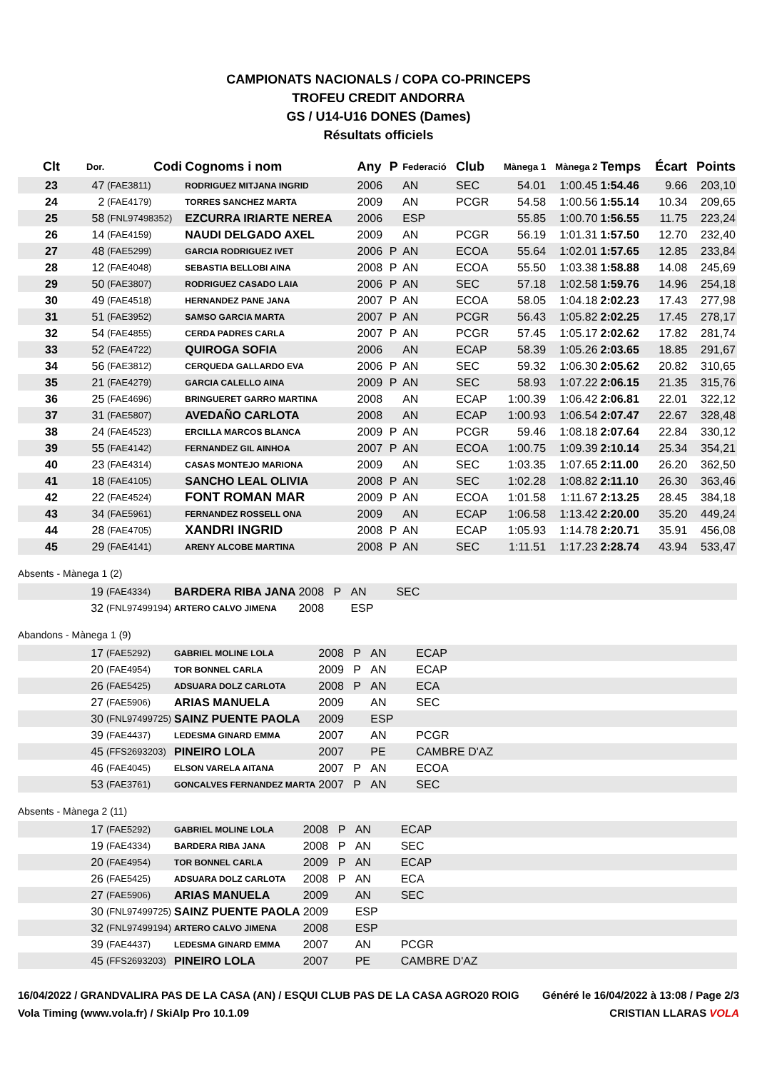CAMPIONATS NACIONALS / COPA CO-PRINCEPS
TROFEU CREDIT ANDORRA
GS / U14-U16 DONES (Dames)
Résultats officiels
| Clt | Dor. | Codi | Cognoms i nom | Any | P | Federació | Club | Mànega 1 | Mànega 2 | Temps | Écart | Points |
| --- | --- | --- | --- | --- | --- | --- | --- | --- | --- | --- | --- | --- |
| 23 | 47 | (FAE3811) | RODRIGUEZ MITJANA INGRID | 2006 | | AN | SEC | 54.01 | 1:00.45 | 1:54.46 | 9.66 | 203,10 |
| 24 | 2 | (FAE4179) | TORRES SANCHEZ MARTA | 2009 | | AN | PCGR | 54.58 | 1:00.56 | 1:55.14 | 10.34 | 209,65 |
| 25 | 58 | (FNL97498352) | EZCURRA IRIARTE NEREA | 2006 | | ESP | | 55.85 | 1:00.70 | 1:56.55 | 11.75 | 223,24 |
| 26 | 14 | (FAE4159) | NAUDI DELGADO AXEL | 2009 | | AN | PCGR | 56.19 | 1:01.31 | 1:57.50 | 12.70 | 232,40 |
| 27 | 48 | (FAE5299) | GARCIA RODRIGUEZ IVET | 2006 | P | AN | ECOA | 55.64 | 1:02.01 | 1:57.65 | 12.85 | 233,84 |
| 28 | 12 | (FAE4048) | SEBASTIA BELLOBI AINA | 2008 | P | AN | ECOA | 55.50 | 1:03.38 | 1:58.88 | 14.08 | 245,69 |
| 29 | 50 | (FAE3807) | RODRIGUEZ CASADO LAIA | 2006 | P | AN | SEC | 57.18 | 1:02.58 | 1:59.76 | 14.96 | 254,18 |
| 30 | 49 | (FAE4518) | HERNANDEZ PANE JANA | 2007 | P | AN | ECOA | 58.05 | 1:04.18 | 2:02.23 | 17.43 | 277,98 |
| 31 | 51 | (FAE3952) | SAMSO GARCIA MARTA | 2007 | P | AN | PCGR | 56.43 | 1:05.82 | 2:02.25 | 17.45 | 278,17 |
| 32 | 54 | (FAE4855) | CERDA PADRES CARLA | 2007 | P | AN | PCGR | 57.45 | 1:05.17 | 2:02.62 | 17.82 | 281,74 |
| 33 | 52 | (FAE4722) | QUIROGA SOFIA | 2006 | | AN | ECAP | 58.39 | 1:05.26 | 2:03.65 | 18.85 | 291,67 |
| 34 | 56 | (FAE3812) | CERQUEDA GALLARDO EVA | 2006 | P | AN | SEC | 59.32 | 1:06.30 | 2:05.62 | 20.82 | 310,65 |
| 35 | 21 | (FAE4279) | GARCIA CALELLO AINA | 2009 | P | AN | SEC | 58.93 | 1:07.22 | 2:06.15 | 21.35 | 315,76 |
| 36 | 25 | (FAE4696) | BRINGUERET GARRO MARTINA | 2008 | | AN | ECAP | 1:00.39 | 1:06.42 | 2:06.81 | 22.01 | 322,12 |
| 37 | 31 | (FAE5807) | AVEDAÑO CARLOTA | 2008 | | AN | ECAP | 1:00.93 | 1:06.54 | 2:07.47 | 22.67 | 328,48 |
| 38 | 24 | (FAE4523) | ERCILLA MARCOS BLANCA | 2009 | P | AN | PCGR | 59.46 | 1:08.18 | 2:07.64 | 22.84 | 330,12 |
| 39 | 55 | (FAE4142) | FERNANDEZ GIL AINHOA | 2007 | P | AN | ECOA | 1:00.75 | 1:09.39 | 2:10.14 | 25.34 | 354,21 |
| 40 | 23 | (FAE4314) | CASAS MONTEJO MARIONA | 2009 | | AN | SEC | 1:03.35 | 1:07.65 | 2:11.00 | 26.20 | 362,50 |
| 41 | 18 | (FAE4105) | SANCHO LEAL OLIVIA | 2008 | P | AN | SEC | 1:02.28 | 1:08.82 | 2:11.10 | 26.30 | 363,46 |
| 42 | 22 | (FAE4524) | FONT ROMAN MAR | 2009 | P | AN | ECOA | 1:01.58 | 1:11.67 | 2:13.25 | 28.45 | 384,18 |
| 43 | 34 | (FAE5961) | FERNANDEZ ROSSELL ONA | 2009 | | AN | ECAP | 1:06.58 | 1:13.42 | 2:20.00 | 35.20 | 449,24 |
| 44 | 28 | (FAE4705) | XANDRI INGRID | 2008 | P | AN | ECAP | 1:05.93 | 1:14.78 | 2:20.71 | 35.91 | 456,08 |
| 45 | 29 | (FAE4141) | ARENY ALCOBE MARTINA | 2008 | P | AN | SEC | 1:11.51 | 1:17.23 | 2:28.74 | 43.94 | 533,47 |
Absents - Mànega 1 (2)
| | 19 | (FAE4334) | BARDERA RIBA JANA | 2008 | P | AN | SEC |
| | 32 | (FNL97499194) | ARTERO CALVO JIMENA | 2008 | | ESP | |
Abandons - Mànega 1 (9)
| | 17 | (FAE5292) | GABRIEL MOLINE LOLA | 2008 | P | AN | ECAP |
| | 20 | (FAE4954) | TOR BONNEL CARLA | 2009 | P | AN | ECAP |
| | 26 | (FAE5425) | ADSUARA DOLZ CARLOTA | 2008 | P | AN | ECA |
| | 27 | (FAE5906) | ARIAS MANUELA | 2009 | | AN | SEC |
| | 30 | (FNL97499725) | SAINZ PUENTE PAOLA | 2009 | | ESP | |
| | 39 | (FAE4437) | LEDESMA GINARD EMMA | 2007 | | AN | PCGR |
| | 45 | (FFS2693203) | PINEIRO LOLA | 2007 | | PE | CAMBRE D'AZ |
| | 46 | (FAE4045) | ELSON VARELA AITANA | 2007 | P | AN | ECOA |
| | 53 | (FAE3761) | GONCALVES FERNANDEZ MARTA | 2007 | P | AN | SEC |
Absents - Mànega 2 (11)
| | 17 | (FAE5292) | GABRIEL MOLINE LOLA | 2008 | P | AN | ECAP |
| | 19 | (FAE4334) | BARDERA RIBA JANA | 2008 | P | AN | SEC |
| | 20 | (FAE4954) | TOR BONNEL CARLA | 2009 | P | AN | ECAP |
| | 26 | (FAE5425) | ADSUARA DOLZ CARLOTA | 2008 | P | AN | ECA |
| | 27 | (FAE5906) | ARIAS MANUELA | 2009 | | AN | SEC |
| | 30 | (FNL97499725) | SAINZ PUENTE PAOLA | 2009 | | ESP | |
| | 32 | (FNL97499194) | ARTERO CALVO JIMENA | 2008 | | ESP | |
| | 39 | (FAE4437) | LEDESMA GINARD EMMA | 2007 | | AN | PCGR |
| | 45 | (FFS2693203) | PINEIRO LOLA | 2007 | | PE | CAMBRE D'AZ |
16/04/2022 / GRANDVALIRA PAS DE LA CASA (AN) / ESQUI CLUB PAS DE LA CASA AGRO20 ROIG Généré le 16/04/2022 à 13:08 / Page 2/3
Vola Timing (www.vola.fr) / SkiAlp Pro 10.1.09 CRISTIAN LLARAS VOLA